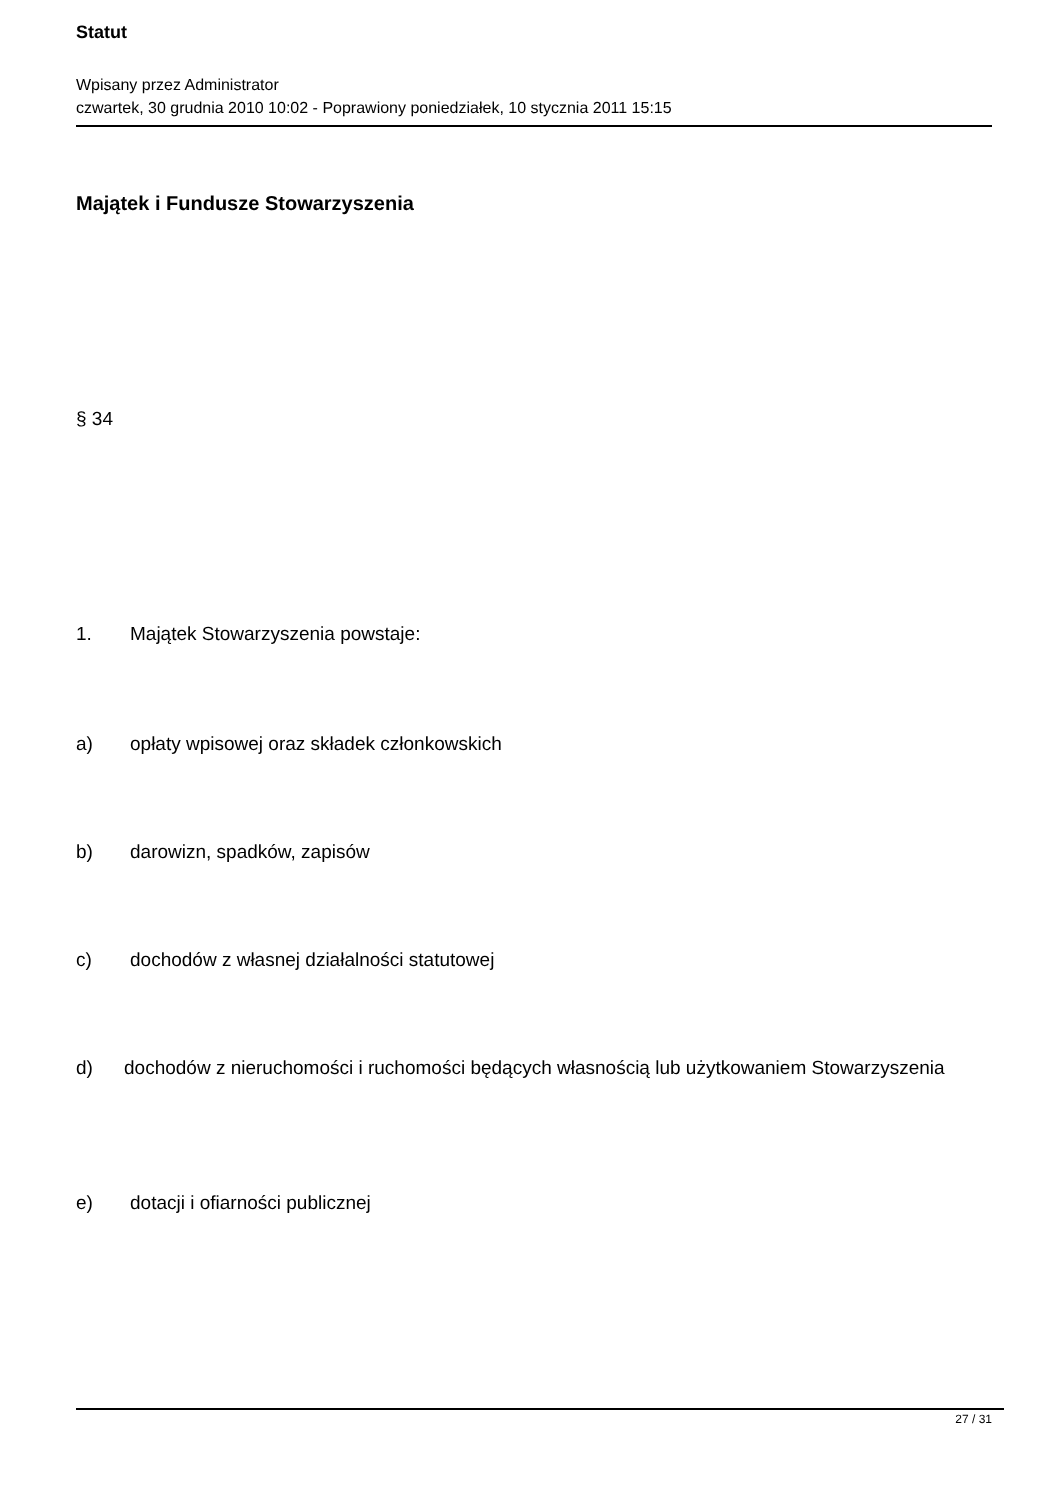Statut
Wpisany przez Administrator
czwartek, 30 grudnia 2010 10:02 - Poprawiony poniedziałek, 10 stycznia 2011 15:15
Majątek i Fundusze Stowarzyszenia
§ 34
1. Majątek Stowarzyszenia powstaje:
a) opłaty wpisowej oraz składek członkowskich
b) darowizn, spadków, zapisów
c) dochodów z własnej działalności statutowej
d) dochodów z nieruchomości i ruchomości będących własnością lub użytkowaniem Stowarzyszenia
e) dotacji i ofiarności publicznej
27 / 31